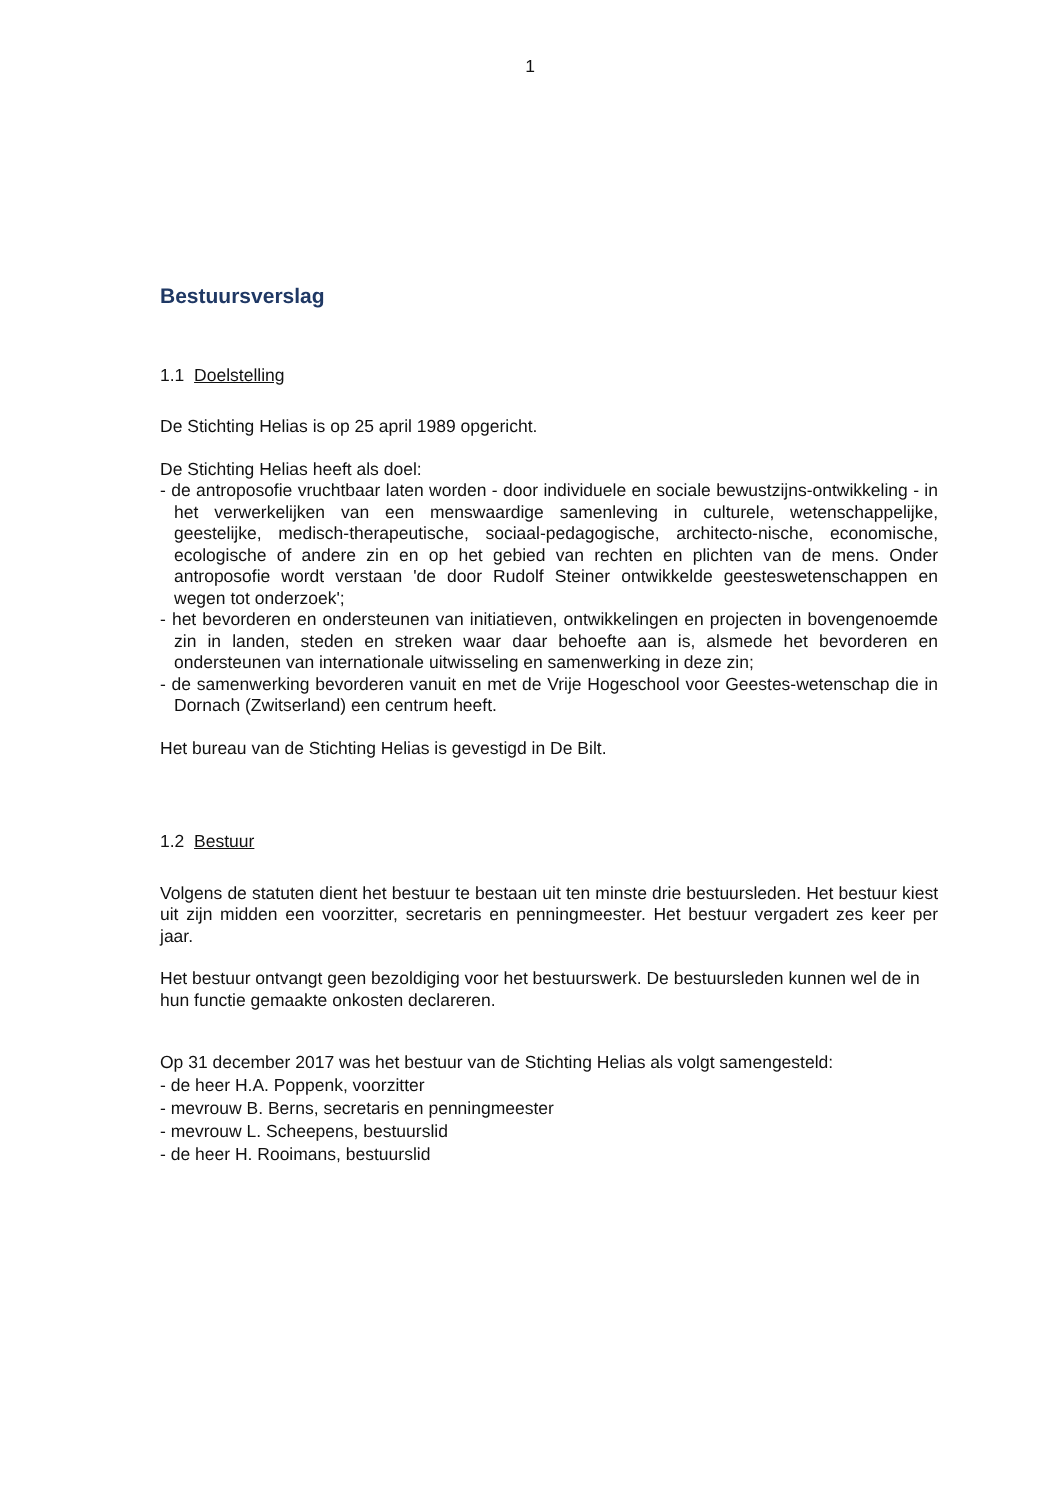1
Bestuursverslag
1.1 Doelstelling
De Stichting Helias is op 25 april 1989 opgericht.
De Stichting Helias heeft als doel:
- de antroposofie vruchtbaar laten worden - door individuele en sociale bewustzijns-ontwikkeling - in het verwerkelijken van een menswaardige samenleving in culturele, wetenschappelijke, geestelijke, medisch-therapeutische, sociaal-pedagogische, architecto-nische, economische, ecologische of andere zin en op het gebied van rechten en plichten van de mens. Onder antroposofie wordt verstaan 'de door Rudolf Steiner ontwikkelde geesteswetenschappen en wegen tot onderzoek';
- het bevorderen en ondersteunen van initiatieven, ontwikkelingen en projecten in bovengenoemde zin in landen, steden en streken waar daar behoefte aan is, alsmede het bevorderen en ondersteunen van internationale uitwisseling en samenwerking in deze zin;
- de samenwerking bevorderen vanuit en met de Vrije Hogeschool voor Geestes-wetenschap die in Dornach (Zwitserland) een centrum heeft.
Het bureau van de Stichting Helias is gevestigd in De Bilt.
1.2 Bestuur
Volgens de statuten dient het bestuur te bestaan uit ten minste drie bestuursleden. Het bestuur kiest uit zijn midden een voorzitter, secretaris en penningmeester. Het bestuur vergadert zes keer per jaar.
Het bestuur ontvangt geen bezoldiging voor het bestuurswerk. De bestuursleden kunnen wel de in hun functie gemaakte onkosten declareren.
Op 31 december 2017 was het bestuur van de Stichting Helias als volgt samengesteld:
- de heer H.A. Poppenk, voorzitter
- mevrouw B. Berns, secretaris en penningmeester
- mevrouw L. Scheepens, bestuurslid
- de heer H. Rooimans, bestuurslid